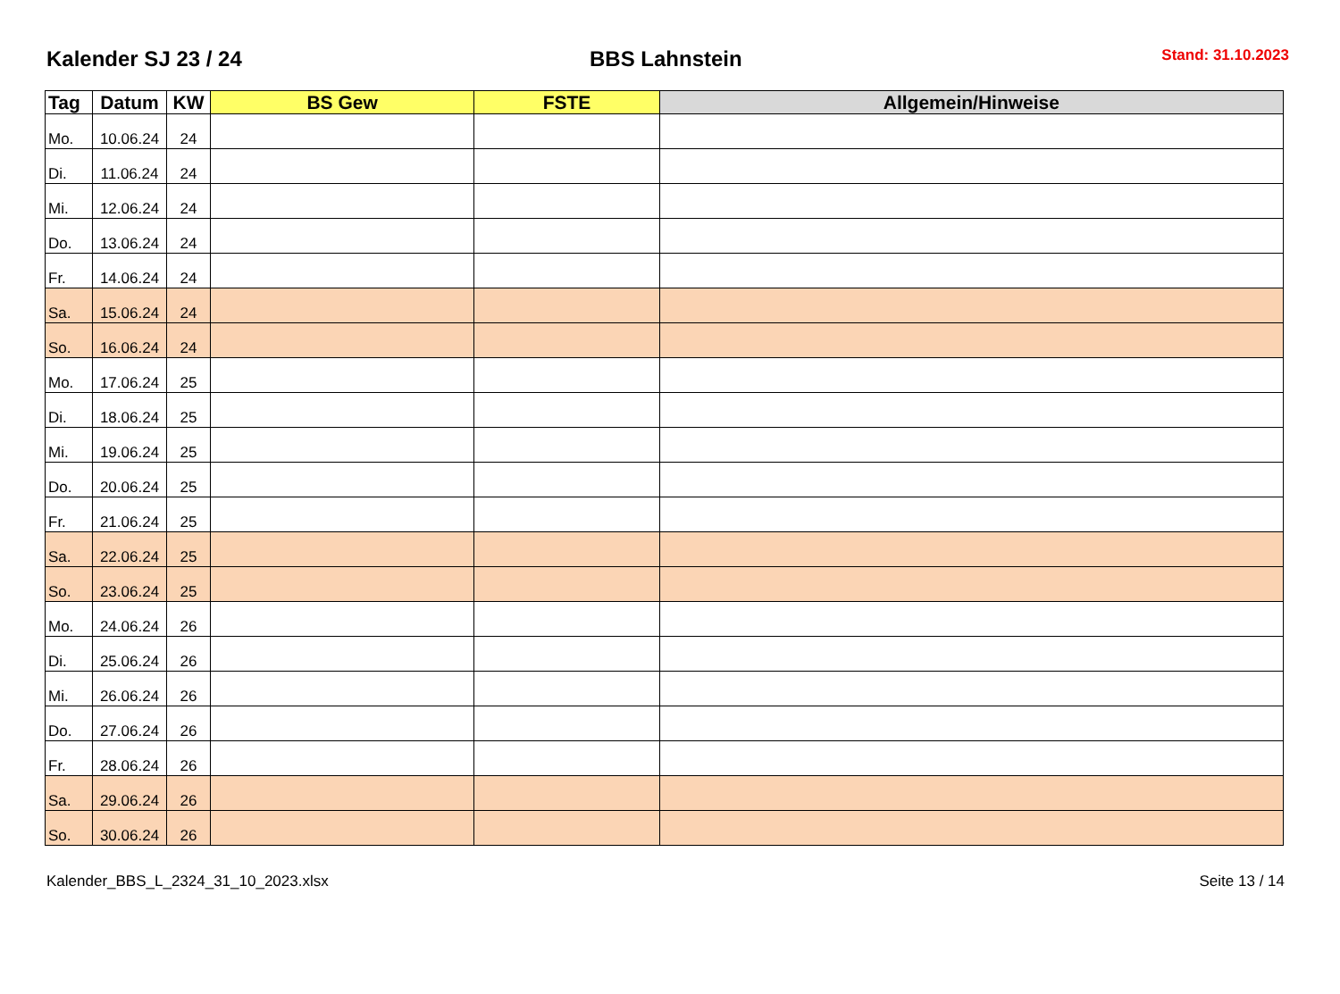Kalender SJ 23 / 24
BBS Lahnstein
Stand: 31.10.2023
| Tag | Datum | KW | BS Gew | FSTE | Allgemein/Hinweise |
| --- | --- | --- | --- | --- | --- |
| Mo. | 10.06.24 | 24 | | | |
| Di. | 11.06.24 | 24 | | | |
| Mi. | 12.06.24 | 24 | | | |
| Do. | 13.06.24 | 24 | | | |
| Fr. | 14.06.24 | 24 | | | |
| Sa. | 15.06.24 | 24 | | | |
| So. | 16.06.24 | 24 | | | |
| Mo. | 17.06.24 | 25 | | | |
| Di. | 18.06.24 | 25 | | | |
| Mi. | 19.06.24 | 25 | | | |
| Do. | 20.06.24 | 25 | | | |
| Fr. | 21.06.24 | 25 | | | |
| Sa. | 22.06.24 | 25 | | | |
| So. | 23.06.24 | 25 | | | |
| Mo. | 24.06.24 | 26 | | | |
| Di. | 25.06.24 | 26 | | | |
| Mi. | 26.06.24 | 26 | | | |
| Do. | 27.06.24 | 26 | | | |
| Fr. | 28.06.24 | 26 | | | |
| Sa. | 29.06.24 | 26 | | | |
| So. | 30.06.24 | 26 | | | |
Kalender_BBS_L_2324_31_10_2023.xlsx Seite 13 / 14